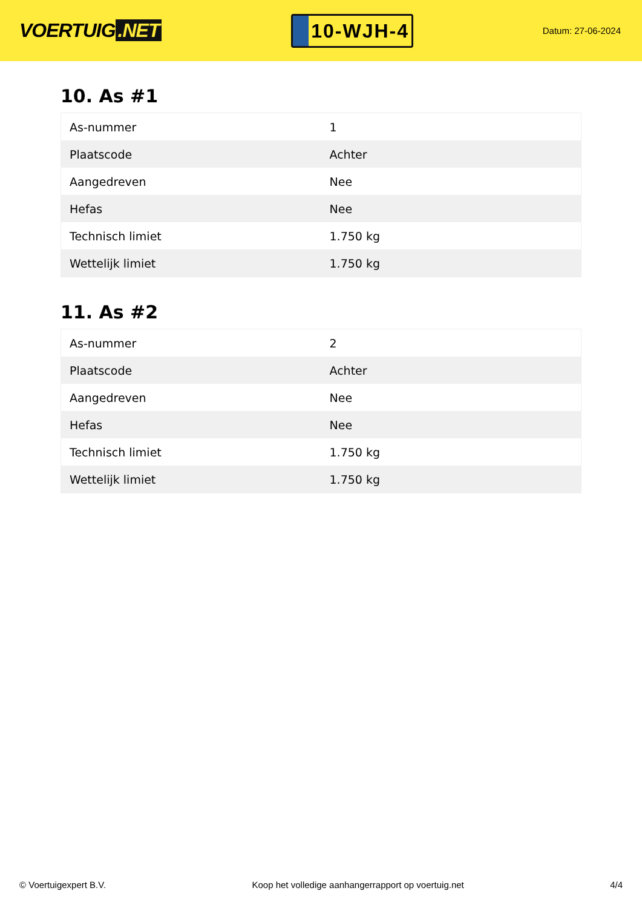VOERTUIG.NET
10-WJH-4
Datum: 27-06-2024
10. As #1
| As-nummer | 1 |
| Plaatscode | Achter |
| Aangedreven | Nee |
| Hefas | Nee |
| Technisch limiet | 1.750 kg |
| Wettelijk limiet | 1.750 kg |
11. As #2
| As-nummer | 2 |
| Plaatscode | Achter |
| Aangedreven | Nee |
| Hefas | Nee |
| Technisch limiet | 1.750 kg |
| Wettelijk limiet | 1.750 kg |
© Voertuigexpert B.V. Koop het volledige aanhangerrapport op voertuig.net 4/4